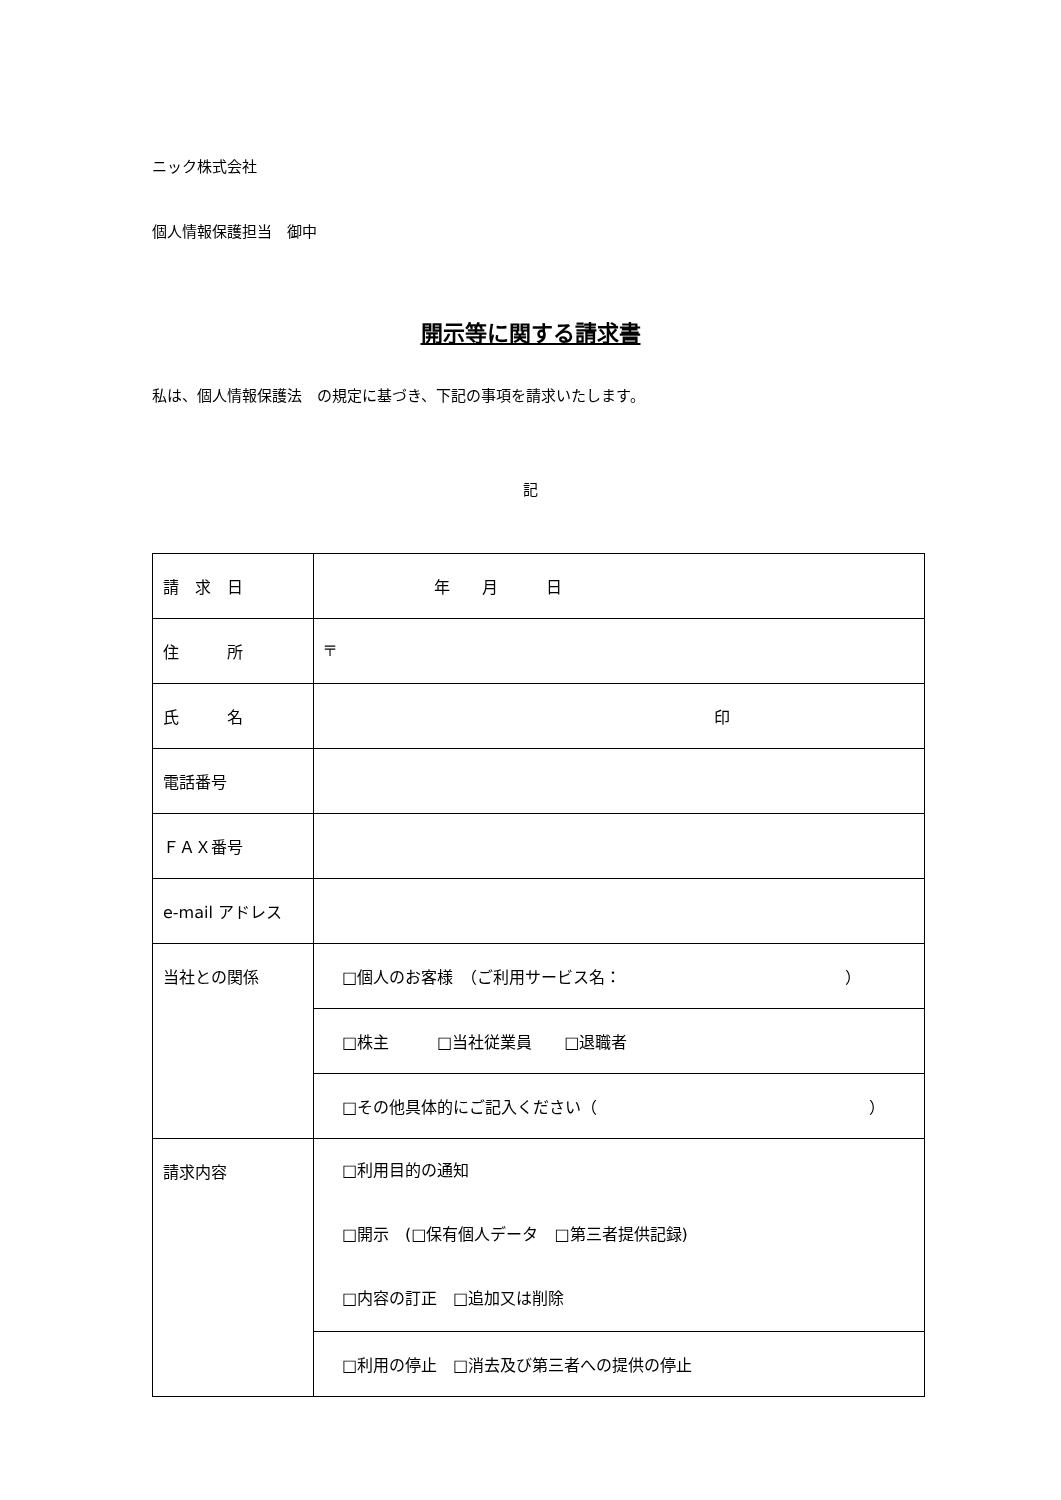ニック株式会社
個人情報保護担当　御中
開示等に関する請求書
私は、個人情報保護法　の規定に基づき、下記の事項を請求いたします。
記
| 請 求 日 | 年 月 日 |
| 住 所 | 〒 |
| 氏 名 | 印 |
| 電話番号 | |
| ＦＡＸ番号 | |
| e-mail アドレス | |
| 当社との関係 | □個人のお客様 （ご利用サービス名： ） |
| | □株主 □当社従業員 □退職者 |
| | □その他具体的にご記入ください（ ） |
| 請求内容 | □利用目的の通知 □開示 (□保有個人データ □第三者提供記録) □内容の訂正 □追加又は削除 |
| | □利用の停止 □消去及び第三者への提供の停止 |